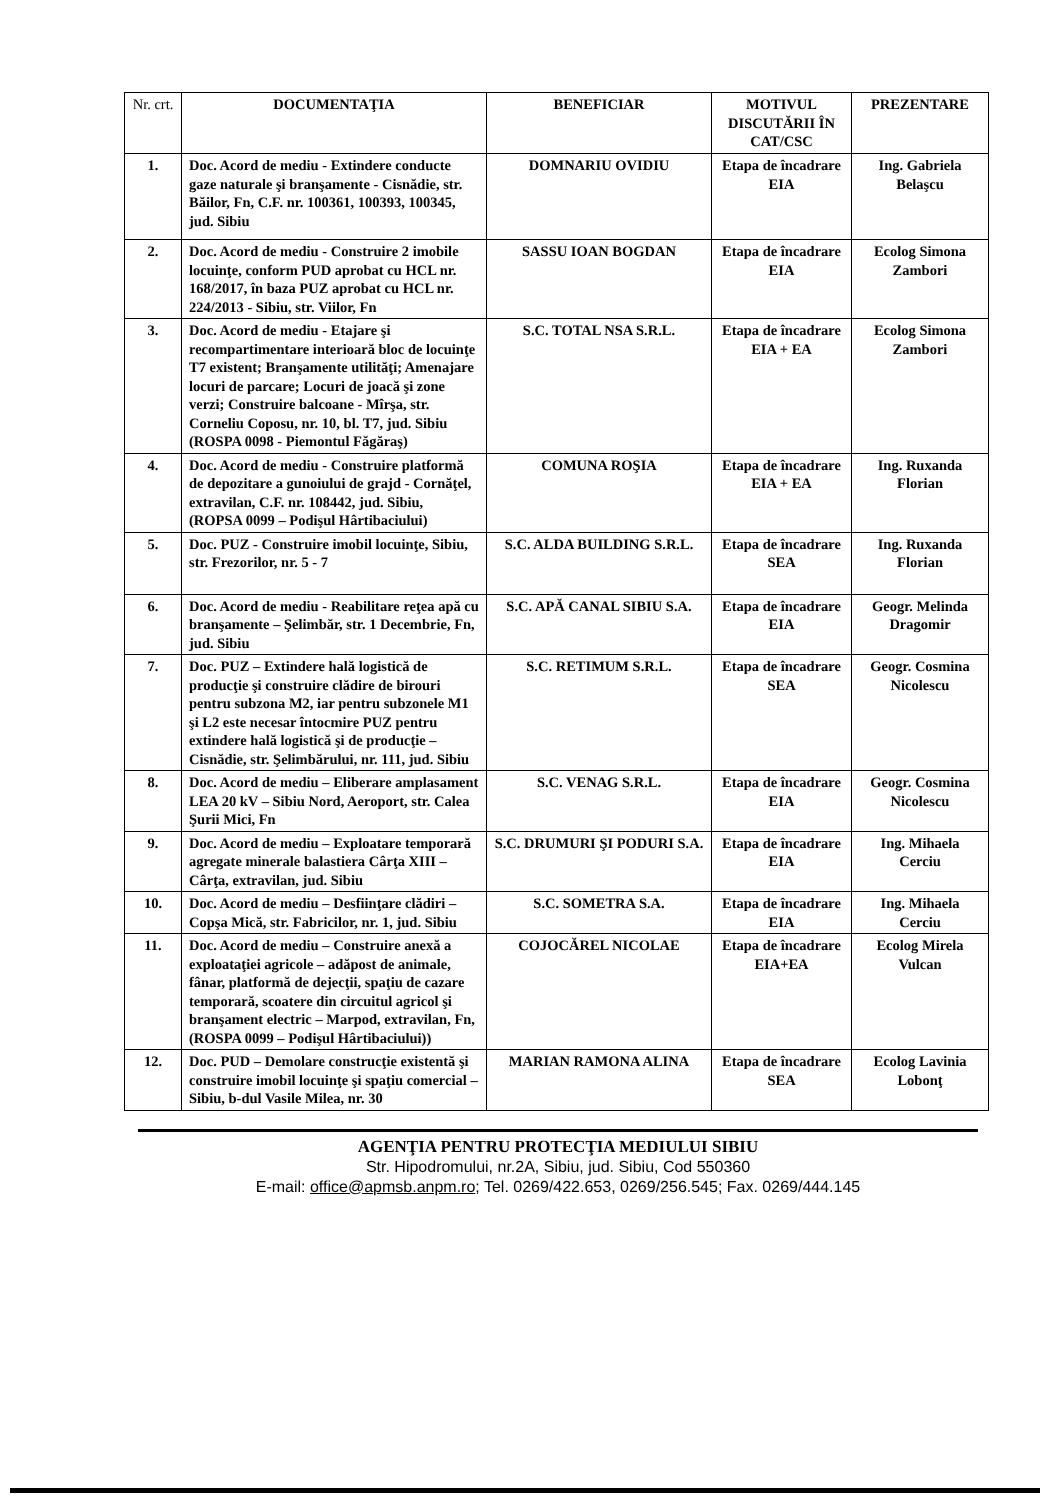| Nr. crt. | DOCUMENTAŢIA | BENEFICIAR | MOTIVUL DISCUTĂRII ÎN CAT/CSC | PREZENTARE |
| --- | --- | --- | --- | --- |
| 1. | Doc. Acord de mediu - Extindere conducte gaze naturale şi branşamente - Cisnădie, str. Băilor, Fn, C.F. nr. 100361, 100393, 100345, jud. Sibiu | DOMNARIU OVIDIU | Etapa de încadrare EIA | Ing. Gabriela Belaşcu |
| 2. | Doc. Acord de mediu - Construire 2 imobile locuinţe, conform PUD aprobat cu HCL nr. 168/2017, în baza PUZ aprobat cu HCL nr. 224/2013 - Sibiu, str. Viilor, Fn | SASSU IOAN BOGDAN | Etapa de încadrare EIA | Ecolog Simona Zambori |
| 3. | Doc. Acord de mediu - Etajare şi recompartimentare interioară bloc de locuinţe T7 existent; Branşamente utilităţi; Amenajare locuri de parcare; Locuri de joacă şi zone verzi; Construire balcoane - Mîrşa, str. Corneliu Coposu, nr. 10, bl. T7, jud. Sibiu (ROSPA 0098 - Piemontul Făgăraş) | S.C. TOTAL NSA S.R.L. | Etapa de încadrare EIA + EA | Ecolog Simona Zambori |
| 4. | Doc. Acord de mediu - Construire platformă de depozitare a gunoiului de grajd - Cornăţel, extravilan, C.F. nr. 108442, jud. Sibiu, (ROPSA 0099 – Podişul Hârtibaciului) | COMUNA ROŞIA | Etapa de încadrare EIA + EA | Ing. Ruxanda Florian |
| 5. | Doc. PUZ - Construire imobil locuinţe, Sibiu, str. Frezorilor, nr. 5 - 7 | S.C. ALDA BUILDING S.R.L. | Etapa de încadrare SEA | Ing. Ruxanda Florian |
| 6. | Doc. Acord de mediu - Reabilitare reţea apă cu branşamente – Şelimbăr, str. 1 Decembrie, Fn, jud. Sibiu | S.C. APĂ CANAL SIBIU S.A. | Etapa de încadrare EIA | Geogr. Melinda Dragomir |
| 7. | Doc. PUZ – Extindere hală logistică de producţie şi construire clădire de birouri pentru subzona M2, iar pentru subzonele M1 şi L2 este necesar întocmire PUZ pentru extindere hală logistică şi de producţie – Cisnădie, str. Şelimbărului, nr. 111, jud. Sibiu | S.C. RETIMUM S.R.L. | Etapa de încadrare SEA | Geogr. Cosmina Nicolescu |
| 8. | Doc. Acord de mediu – Eliberare amplasament LEA 20 kV – Sibiu Nord, Aeroport, str. Calea Şurii Mici, Fn | S.C. VENAG S.R.L. | Etapa de încadrare EIA | Geogr. Cosmina Nicolescu |
| 9. | Doc. Acord de mediu – Exploatare temporară agregate minerale balastiera Cârţa XIII – Cârţa, extravilan, jud. Sibiu | S.C. DRUMURI ŞI PODURI S.A. | Etapa de încadrare EIA | Ing. Mihaela Cerciu |
| 10. | Doc. Acord de mediu – Desfiinţare clădiri – Copşa Mică, str. Fabricilor, nr. 1, jud. Sibiu | S.C. SOMETRA S.A. | Etapa de încadrare EIA | Ing. Mihaela Cerciu |
| 11. | Doc. Acord de mediu – Construire anexă a exploataţiei agricole – adăpost de animale, fânar, platformă de dejecţii, spaţiu de cazare temporară, scoatere din circuitul agricol şi branşament electric – Marpod, extravilan, Fn, (ROSPA 0099 – Podişul Hârtibaciului)) | COJOCĂREL NICOLAE | Etapa de încadrare EIA+EA | Ecolog Mirela Vulcan |
| 12. | Doc. PUD – Demolare construcţie existentă şi construire imobil locuinţe şi spaţiu comercial – Sibiu, b-dul Vasile Milea, nr. 30 | MARIAN RAMONA ALINA | Etapa de încadrare SEA | Ecolog Lavinia Lobonţ |
AGENŢIA PENTRU PROTECŢIA MEDIULUI SIBIU
Str. Hipodromului, nr.2A, Sibiu, jud. Sibiu, Cod 550360
E-mail: office@apmsb.anpm.ro; Tel. 0269/422.653, 0269/256.545; Fax. 0269/444.145